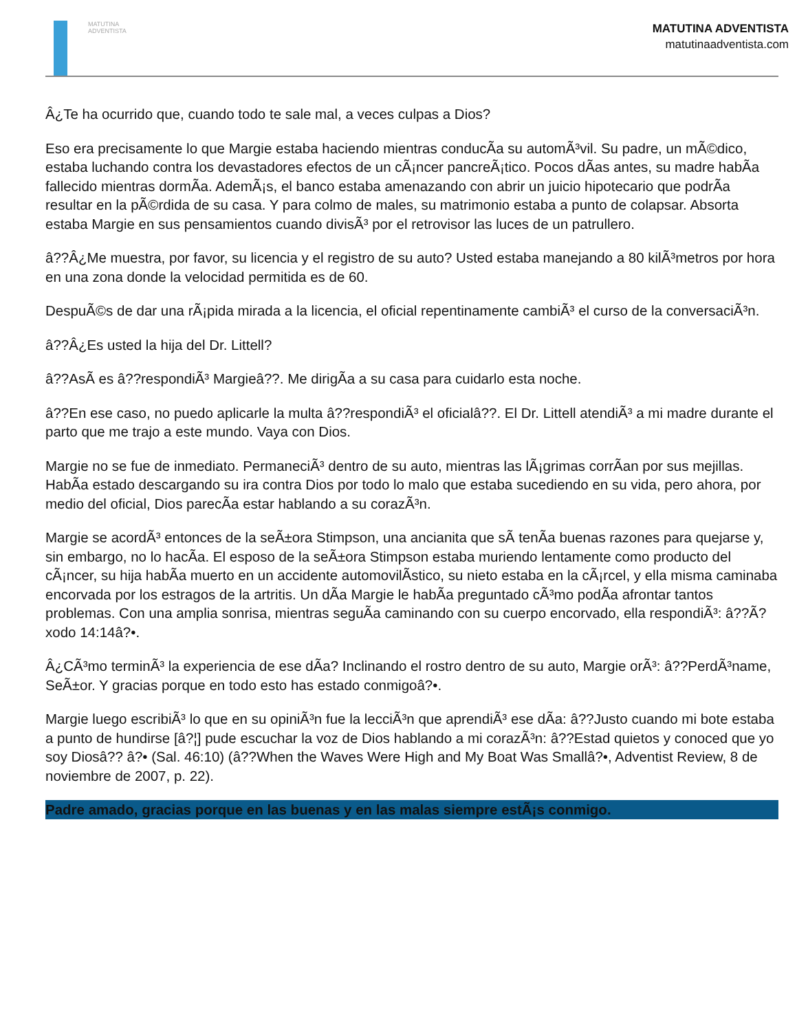MATUTINA
ADVENTISTA
MATUTINA ADVENTISTA
matutinaadventista.com
Â¿Te ha ocurrido que, cuando todo te sale mal, a veces culpas a Dios?
Eso era precisamente lo que Margie estaba haciendo mientras conducÃa su automÃ³vil. Su padre, un mÃ©dico, estaba luchando contra los devastadores efectos de un cÃ¡ncer pancreÃ¡tico. Pocos dÃas antes, su madre habÃa fallecido mientras dormÃa. AdemÃ¡s, el banco estaba amenazando con abrir un juicio hipotecario que podrÃa resultar en la pÃ©rdida de su casa. Y para colmo de males, su matrimonio estaba a punto de colapsar. Absorta estaba Margie en sus pensamientos cuando divisÃ³ por el retrovisor las luces de un patrullero.
â??Â¿Me muestra, por favor, su licencia y el registro de su auto? Usted estaba manejando a 80 kilÃ³metros por hora en una zona donde la velocidad permitida es de 60.
DespuÃ©s de dar una rÃ¡pida mirada a la licencia, el oficial repentinamente cambiÃ³ el curso de la conversaciÃ³n.
â??Â¿Es usted la hija del Dr. Littell?
â??AsÃ es â??respondiÃ³ Margieâ??. Me dirigÃa a su casa para cuidarlo esta noche.
â??En ese caso, no puedo aplicarle la multa â??respondiÃ³ el oficialâ??. El Dr. Littell atendiÃ³ a mi madre durante el parto que me trajo a este mundo. Vaya con Dios.
Margie no se fue de inmediato. PermaneciÃ³ dentro de su auto, mientras las lÃ¡grimas corrÃan por sus mejillas. HabÃa estado descargando su ira contra Dios por todo lo malo que estaba sucediendo en su vida, pero ahora, por medio del oficial, Dios parecÃa estar hablando a su corazÃ³n.
Margie se acordÃ³ entonces de la seÃ±ora Stimpson, una ancianita que sÃ tenÃa buenas razones para quejarse y, sin embargo, no lo hacÃa. El esposo de la seÃ±ora Stimpson estaba muriendo lentamente como producto del cÃ¡ncer, su hija habÃa muerto en un accidente automovilÃstico, su nieto estaba en la cÃ¡rcel, y ella misma caminaba encorvada por los estragos de la artritis. Un dÃa Margie le habÃa preguntado cÃ³mo podÃa afrontar tantos problemas. Con una amplia sonrisa, mientras seguÃa caminando con su cuerpo encorvado, ella respondiÃ³: â??Ã?xodo 14:14â?•.
Â¿CÃ³mo terminÃ³ la experiencia de ese dÃa? Inclinando el rostro dentro de su auto, Margie orÃ³: â??PerdÃ³name, SeÃ±or. Y gracias porque en todo esto has estado conmigoâ?•.
Margie luego escribiÃ³ lo que en su opiniÃ³n fue la lecciÃ³n que aprendiÃ³ ese dÃa: â??Justo cuando mi bote estaba a punto de hundirse [â?¦] pude escuchar la voz de Dios hablando a mi corazÃ³n: â??Estad quietos y conoced que yo soy Diosâ?? â?• (Sal. 46:10) (â??When the Waves Were High and My Boat Was Smallâ?•, Adventist Review, 8 de noviembre de 2007, p. 22).
Padre amado, gracias porque en las buenas y en las malas siempre estÃ¡s conmigo.